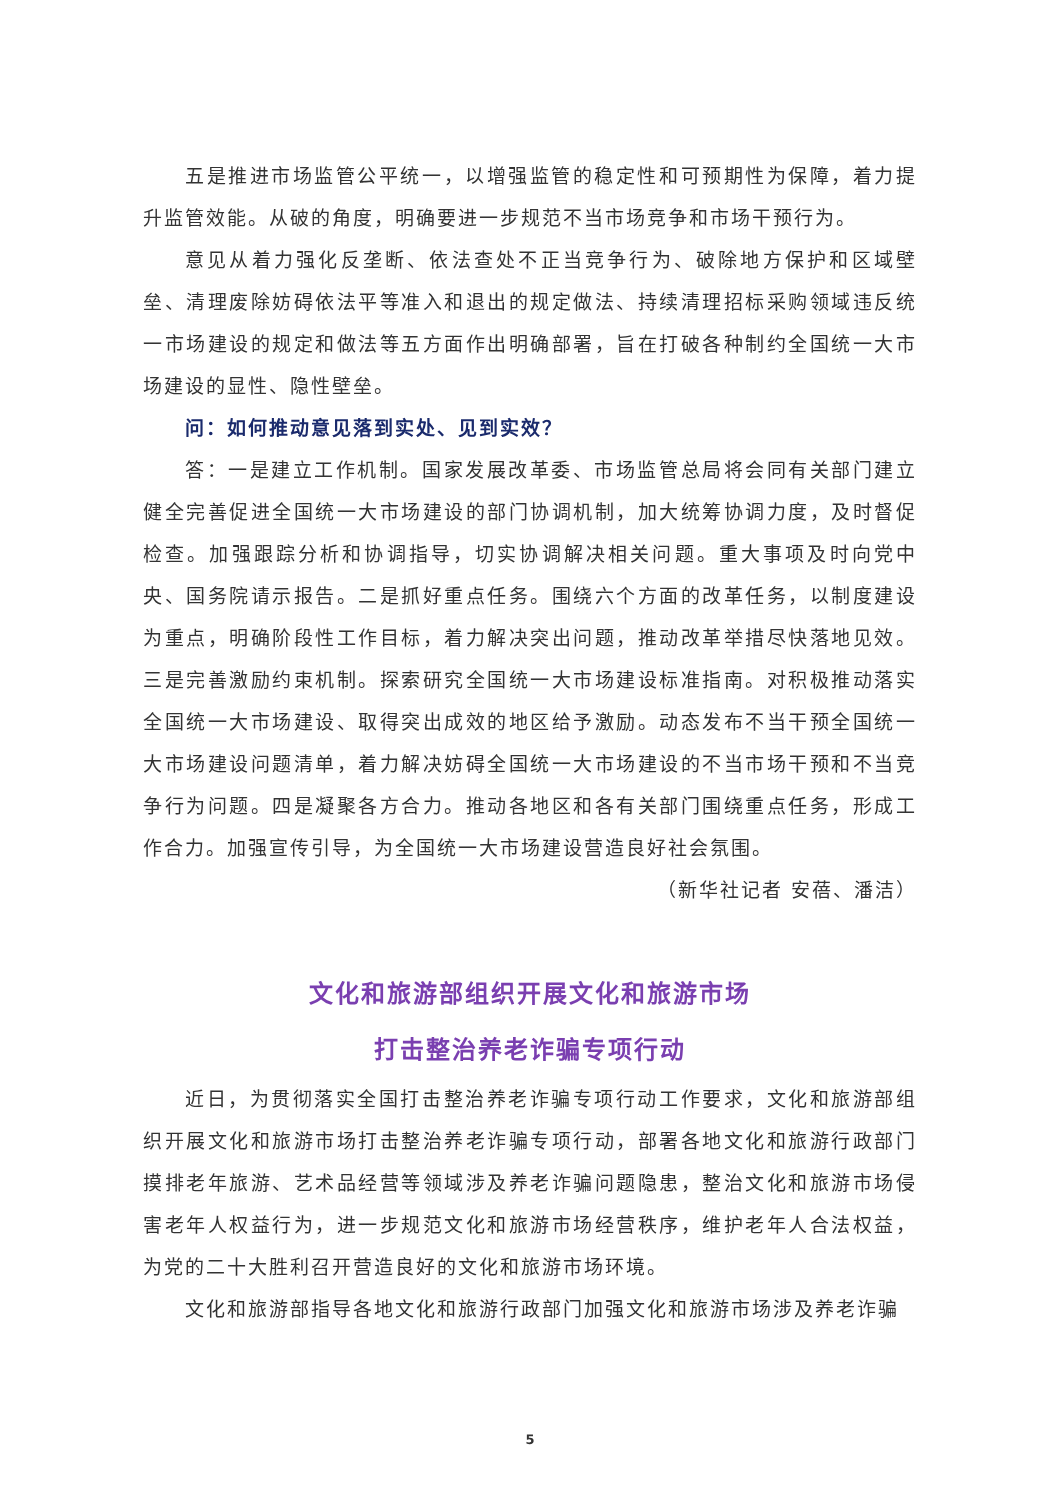五是推进市场监管公平统一，以增强监管的稳定性和可预期性为保障，着力提升监管效能。从破的角度，明确要进一步规范不当市场竞争和市场干预行为。
意见从着力强化反垄断、依法查处不正当竞争行为、破除地方保护和区域壁垒、清理废除妨碍依法平等准入和退出的规定做法、持续清理招标采购领域违反统一市场建设的规定和做法等五方面作出明确部署，旨在打破各种制约全国统一大市场建设的显性、隐性壁垒。
问：如何推动意见落到实处、见到实效？
答：一是建立工作机制。国家发展改革委、市场监管总局将会同有关部门建立健全完善促进全国统一大市场建设的部门协调机制，加大统筹协调力度，及时督促检查。加强跟踪分析和协调指导，切实协调解决相关问题。重大事项及时向党中央、国务院请示报告。二是抓好重点任务。围绕六个方面的改革任务，以制度建设为重点，明确阶段性工作目标，着力解决突出问题，推动改革举措尽快落地见效。三是完善激励约束机制。探索研究全国统一大市场建设标准指南。对积极推动落实全国统一大市场建设、取得突出成效的地区给予激励。动态发布不当干预全国统一大市场建设问题清单，着力解决妨碍全国统一大市场建设的不当市场干预和不当竞争行为问题。四是凝聚各方合力。推动各地区和各有关部门围绕重点任务，形成工作合力。加强宣传引导，为全国统一大市场建设营造良好社会氛围。
（新华社记者 安蓓、潘洁）
文化和旅游部组织开展文化和旅游市场
打击整治养老诈骗专项行动
近日，为贯彻落实全国打击整治养老诈骗专项行动工作要求，文化和旅游部组织开展文化和旅游市场打击整治养老诈骗专项行动，部署各地文化和旅游行政部门摸排老年旅游、艺术品经营等领域涉及养老诈骗问题隐患，整治文化和旅游市场侵害老年人权益行为，进一步规范文化和旅游市场经营秩序，维护老年人合法权益，为党的二十大胜利召开营造良好的文化和旅游市场环境。
文化和旅游部指导各地文化和旅游行政部门加强文化和旅游市场涉及养老诈骗
5